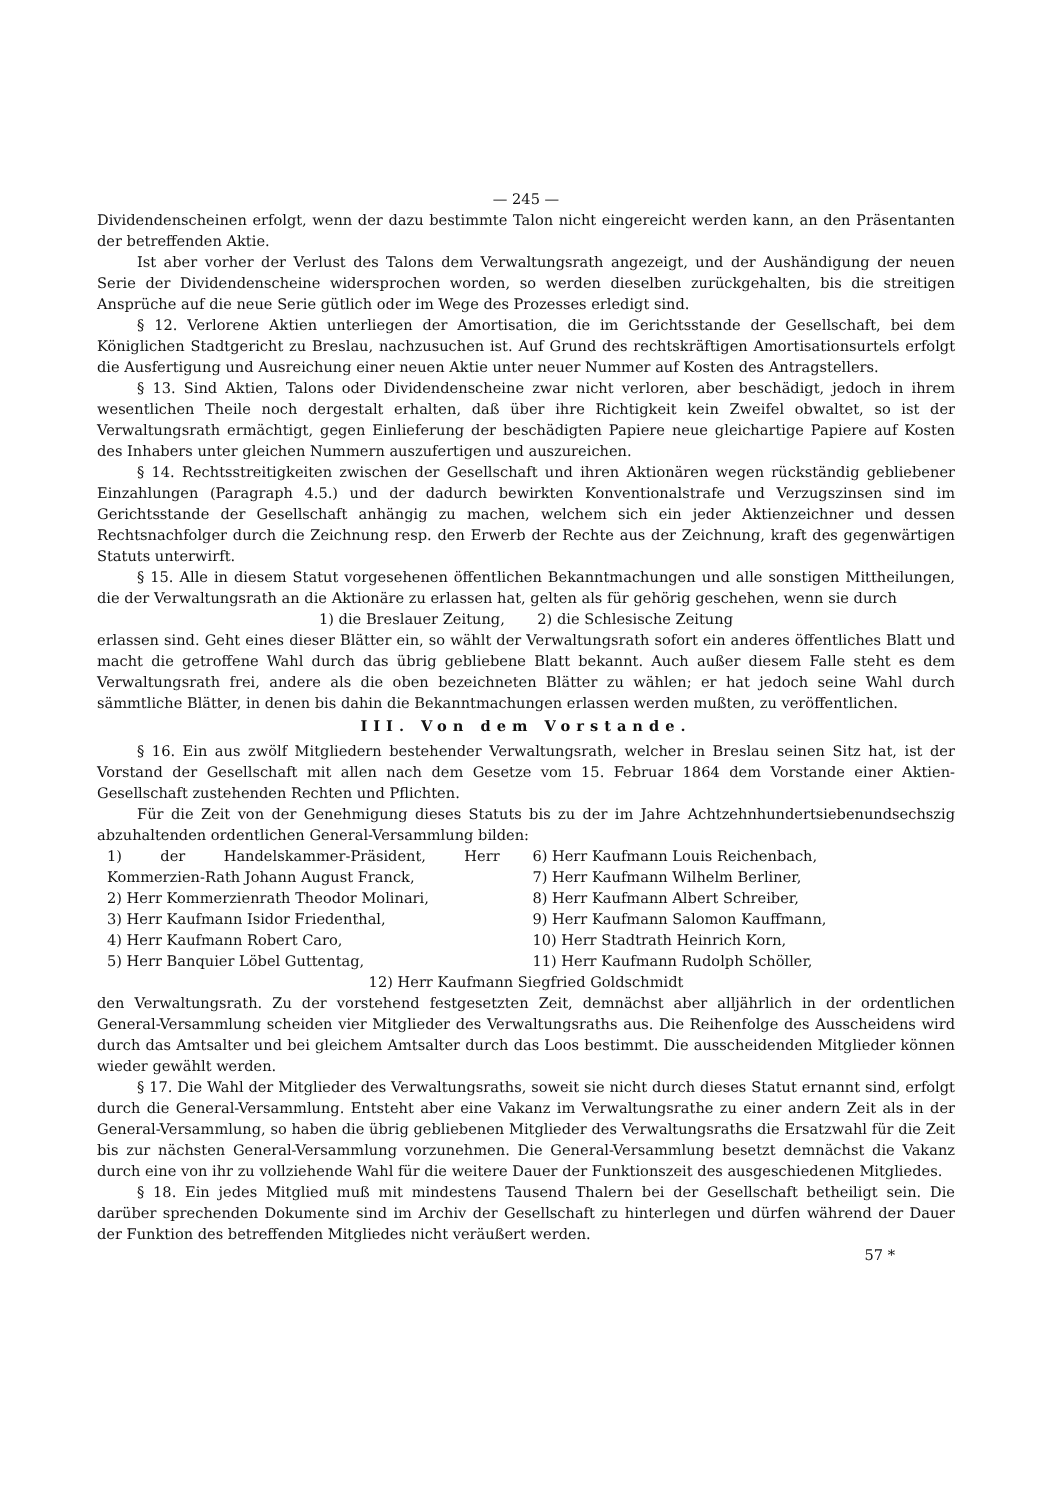— 245 —
Dividendenscheinen erfolgt, wenn der dazu bestimmte Talon nicht eingereicht werden kann, an den Präsentanten der betreffenden Aktie.
Ist aber vorher der Verlust des Talons dem Verwaltungsrath angezeigt, und der Aushändigung der neuen Serie der Dividendenscheine widersprochen worden, so werden dieselben zurückgehalten, bis die streitigen Ansprüche auf die neue Serie gütlich oder im Wege des Prozesses erledigt sind.
§ 12. Verlorene Aktien unterliegen der Amortisation, die im Gerichtsstande der Gesellschaft, bei dem Königlichen Stadtgericht zu Breslau, nachzusuchen ist. Auf Grund des rechtskräftigen Amortisationsurtels erfolgt die Ausfertigung und Ausreichung einer neuen Aktie unter neuer Nummer auf Kosten des Antragstellers.
§ 13. Sind Aktien, Talons oder Dividendenscheine zwar nicht verloren, aber beschädigt, jedoch in ihrem wesentlichen Theile noch dergestalt erhalten, daß über ihre Richtigkeit kein Zweifel obwaltet, so ist der Verwaltungsrath ermächtigt, gegen Einlieferung der beschädigten Papiere neue gleichartige Papiere auf Kosten des Inhabers unter gleichen Nummern auszufertigen und auszureichen.
§ 14. Rechtsstreitigkeiten zwischen der Gesellschaft und ihren Aktionären wegen rückständig gebliebener Einzahlungen (Paragraph 4.5.) und der dadurch bewirkten Konventionalstrafe und Verzugszinsen sind im Gerichtsstande der Gesellschaft anhängig zu machen, welchem sich ein jeder Aktienzeichner und dessen Rechtsnachfolger durch die Zeichnung resp. den Erwerb der Rechte aus der Zeichnung, kraft des gegenwärtigen Statuts unterwirft.
§ 15. Alle in diesem Statut vorgesehenen öffentlichen Bekanntmachungen und alle sonstigen Mittheilungen, die der Verwaltungsrath an die Aktionäre zu erlassen hat, gelten als für gehörig geschehen, wenn sie durch
1) die Breslauer Zeitung, 2) die Schlesische Zeitung
erlassen sind. Geht eines dieser Blätter ein, so wählt der Verwaltungsrath sofort ein anderes öffentliches Blatt und macht die getroffene Wahl durch das übrig gebliebene Blatt bekannt. Auch außer diesem Falle steht es dem Verwaltungsrath frei, andere als die oben bezeichneten Blätter zu wählen; er hat jedoch seine Wahl durch sämmtliche Blätter, in denen bis dahin die Bekanntmachungen erlassen werden mußten, zu veröffentlichen.
III. Von dem Vorstande.
§ 16. Ein aus zwölf Mitgliedern bestehender Verwaltungsrath, welcher in Breslau seinen Sitz hat, ist der Vorstand der Gesellschaft mit allen nach dem Gesetze vom 15. Februar 1864 dem Vorstande einer Aktien-Gesellschaft zustehenden Rechten und Pflichten.
Für die Zeit von der Genehmigung dieses Statuts bis zu der im Jahre Achtzehnhundertsiebenundsechszig abzuhaltenden ordentlichen General-Versammlung bilden:
1) der Handelskammer-Präsident, Herr Kommerzien-Rath Johann August Franck,
2) Herr Kommerzienrath Theodor Molinari,
3) Herr Kaufmann Isidor Friedenthal,
4) Herr Kaufmann Robert Caro,
5) Herr Banquier Löbel Guttentag,
6) Herr Kaufmann Louis Reichenbach,
7) Herr Kaufmann Wilhelm Berliner,
8) Herr Kaufmann Albert Schreiber,
9) Herr Kaufmann Salomon Kauffmann,
10) Herr Stadtrath Heinrich Korn,
11) Herr Kaufmann Rudolph Schöller,
12) Herr Kaufmann Siegfried Goldschmidt
den Verwaltungsrath. Zu der vorstehend festgesetzten Zeit, demnächst aber alljährlich in der ordentlichen General-Versammlung scheiden vier Mitglieder des Verwaltungsraths aus. Die Reihenfolge des Ausscheidens wird durch das Amtsalter und bei gleichem Amtsalter durch das Loos bestimmt. Die ausscheidenden Mitglieder können wieder gewählt werden.
§ 17. Die Wahl der Mitglieder des Verwaltungsraths, soweit sie nicht durch dieses Statut ernannt sind, erfolgt durch die General-Versammlung. Entsteht aber eine Vakanz im Verwaltungsrathe zu einer andern Zeit als in der General-Versammlung, so haben die übrig gebliebenen Mitglieder des Verwaltungsraths die Ersatzwahl für die Zeit bis zur nächsten General-Versammlung vorzunehmen. Die General-Versammlung besetzt demnächst die Vakanz durch eine von ihr zu vollziehende Wahl für die weitere Dauer der Funktionszeit des ausgeschiedenen Mitgliedes.
§ 18. Ein jedes Mitglied muß mit mindestens Tausend Thalern bei der Gesellschaft betheiligt sein. Die darüber sprechenden Dokumente sind im Archiv der Gesellschaft zu hinterlegen und dürfen während der Dauer der Funktion des betreffenden Mitgliedes nicht veräußert werden.
57 *